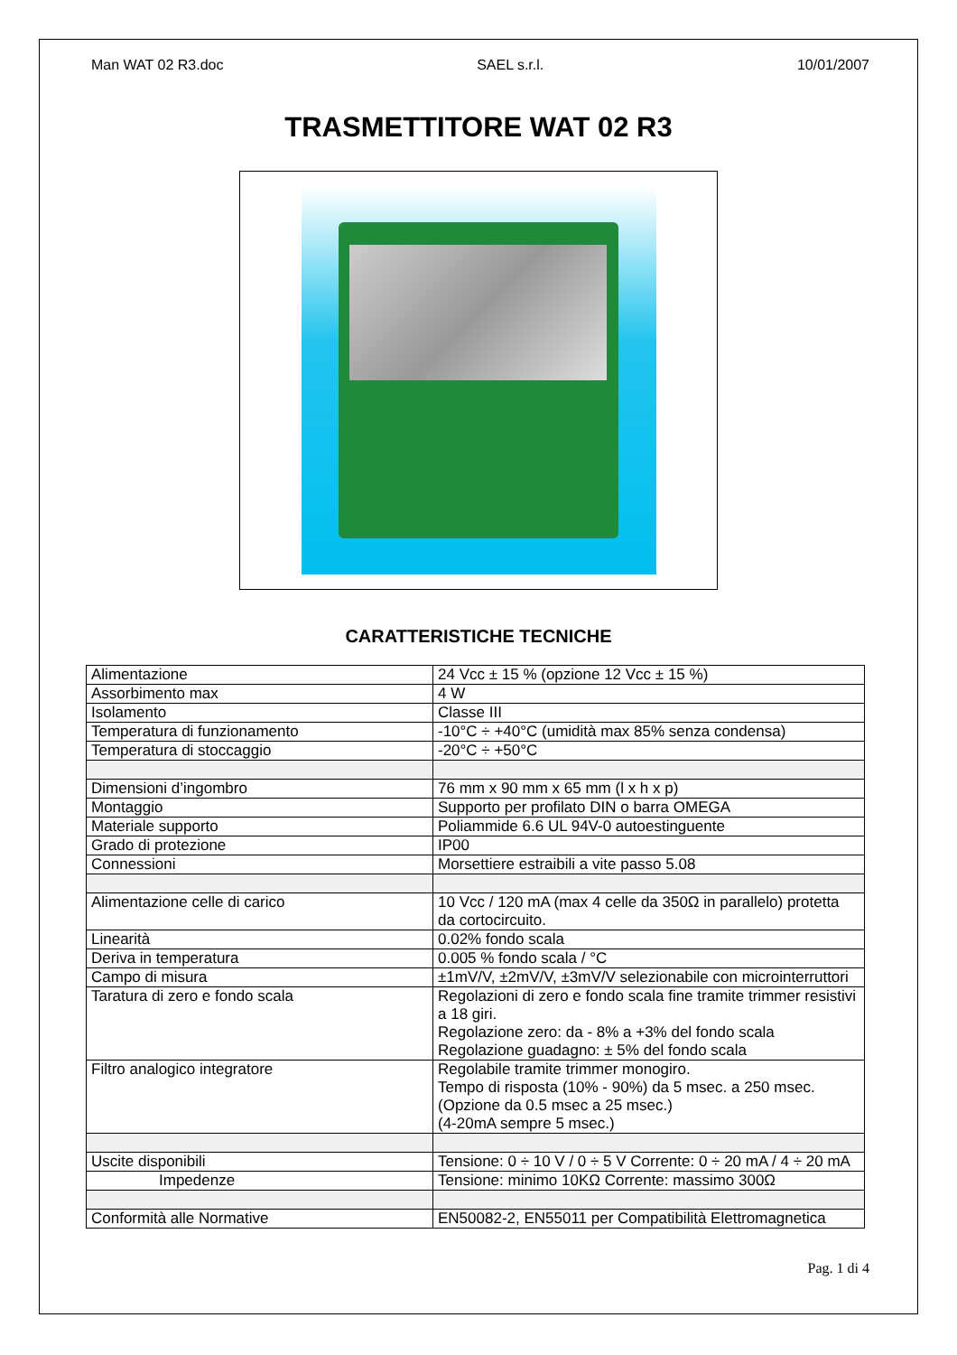Man WAT 02 R3.doc SAEL s.r.l. 10/01/2007
TRASMETTITORE WAT 02 R3
CARATTERISTICHE TECNICHE
| Alimentazione | 24 Vcc ± 15 % (opzione 12 Vcc ± 15 %) |
| Assorbimento max | 4 W |
| Isolamento | Classe III |
| Temperatura di funzionamento | -10°C ÷ +40°C (umidità max 85% senza condensa) |
| Temperatura di stoccaggio | -20°C ÷ +50°C |
| Dimensioni d’ingombro | 76 mm x 90 mm x 65 mm (l x h x p) |
| Montaggio | Supporto per profilato DIN o barra OMEGA |
| Materiale supporto | Poliammide 6.6 UL 94V-0 autoestinguente |
| Grado di protezione | IP00 |
| Connessioni | Morsettiere estraibili a vite passo 5.08 |
| Alimentazione celle di carico | 10 Vcc / 120 mA (max 4 celle da 350Ω in parallelo) protetta da cortocircuito. |
| Linearità | 0.02% fondo scala |
| Deriva in temperatura | 0.005 % fondo scala / °C |
| Campo di misura | ±1mV/V, ±2mV/V, ±3mV/V selezionabile con microinterruttori |
| Taratura di zero e fondo scala | Regolazioni di zero e fondo scala fine tramite trimmer resistivi a 18 giri. Regolazione zero: da - 8% a +3% del fondo scala Regolazione guadagno: ± 5% del fondo scala |
| Filtro analogico integratore | Regolabile tramite trimmer monogiro. Tempo di risposta (10% - 90%) da 5 msec. a 250 msec. (Opzione da 0.5 msec a 25 msec.) (4-20mA sempre 5 msec.) |
| Uscite disponibili | Tensione: 0 ÷ 10 V / 0 ÷ 5 V Corrente: 0 ÷ 20 mA / 4 ÷ 20 mA |
| Impedenze | Tensione: minimo 10KΩ Corrente: massimo 300Ω |
| Conformità alle Normative | EN50082-2, EN55011 per Compatibilità Elettromagnetica |
Pag. 1 di 4